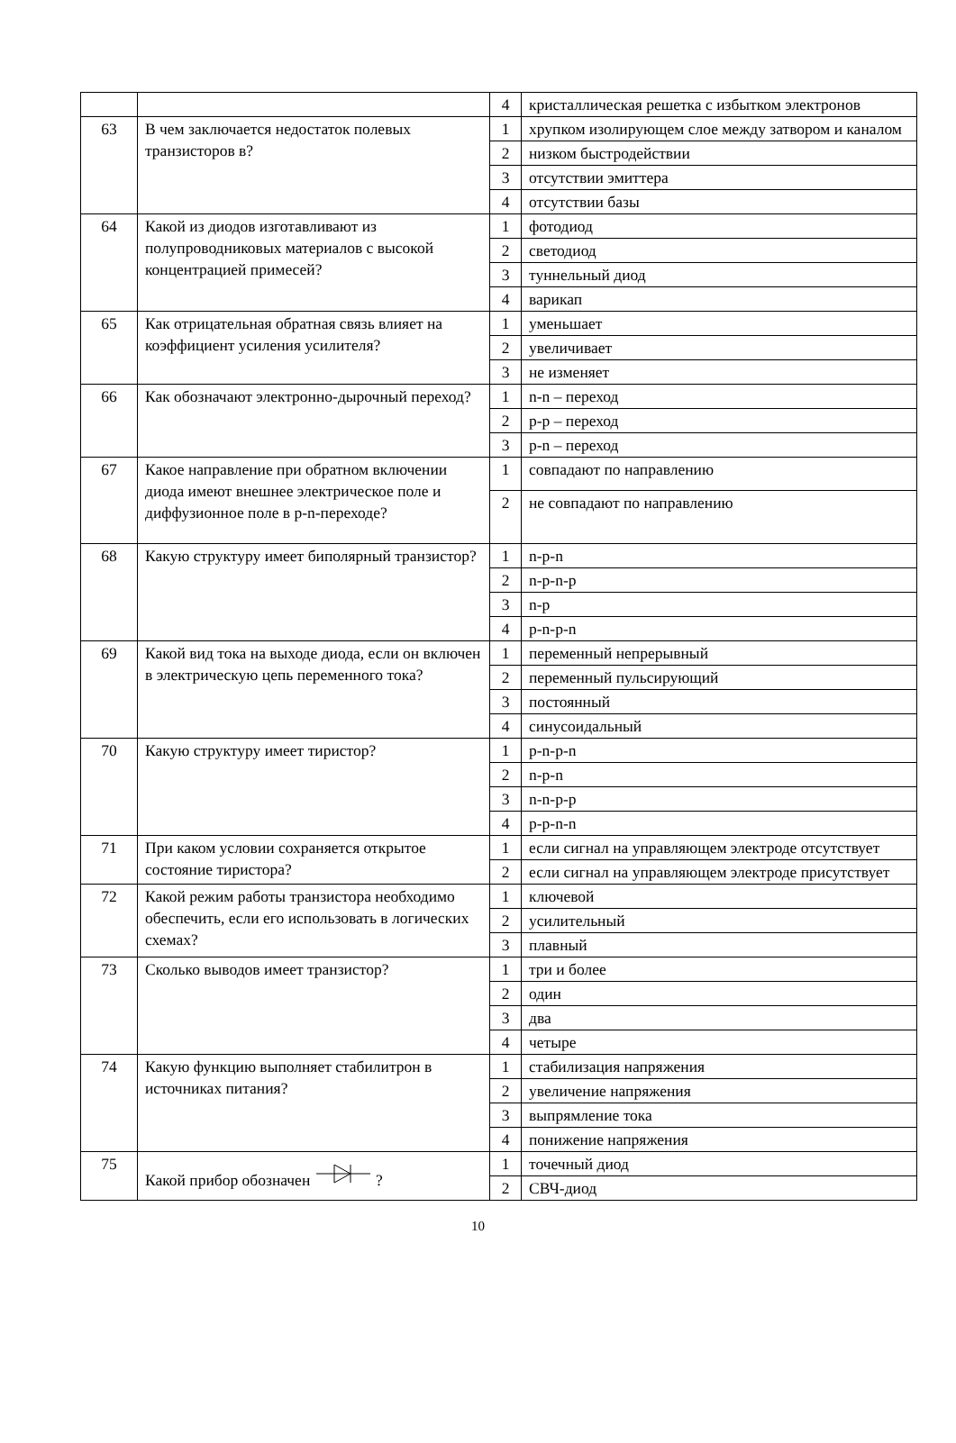| | | 4 | кристаллическая решетка с избытком электронов |
| 63 | В чем заключается недостаток полевых транзисторов в? | 1 | хрупком изолирующем слое между затвором и каналом |
| | | 2 | низком быстродействии |
| | | 3 | отсутствии эмиттера |
| | | 4 | отсутствии базы |
| 64 | Какой из диодов изготавливают из полупроводниковых материалов с высокой концентрацией примесей? | 1 | фотодиод |
| | | 2 | светодиод |
| | | 3 | туннельный диод |
| | | 4 | варикап |
| 65 | Как отрицательная обратная связь влияет на коэффициент усиления усилителя? | 1 | уменьшает |
| | | 2 | увеличивает |
| | | 3 | не изменяет |
| 66 | Как обозначают электронно-дырочный переход? | 1 | n-n – переход |
| | | 2 | p-p – переход |
| | | 3 | p-n – переход |
| 67 | Какое направление при обратном включении диода имеют внешнее электрическое поле и диффузионное поле в p-n-переходе? | 1 | совпадают по направлению |
| | | 2 | не совпадают по направлению |
| 68 | Какую структуру имеет биполярный транзистор? | 1 | n-p-n |
| | | 2 | n-p-n-p |
| | | 3 | n-p |
| | | 4 | p-n-p-n |
| 69 | Какой вид тока на выходе диода, если он включен в электрическую цепь переменного тока? | 1 | переменный непрерывный |
| | | 2 | переменный пульсирующий |
| | | 3 | постоянный |
| | | 4 | синусоидальный |
| 70 | Какую структуру имеет тиристор? | 1 | p-n-p-n |
| | | 2 | n-p-n |
| | | 3 | n-n-p-p |
| | | 4 | p-p-n-n |
| 71 | При каком условии сохраняется открытое состояние тиристора? | 1 | если сигнал на управляющем электроде отсутствует |
| | | 2 | если сигнал на управляющем электроде присутствует |
| 72 | Какой режим работы транзистора необходимо обеспечить, если его использовать в логических схемах? | 1 | ключевой |
| | | 2 | усилительный |
| | | 3 | плавный |
| 73 | Сколько выводов имеет транзистор? | 1 | три и более |
| | | 2 | один |
| | | 3 | два |
| | | 4 | четыре |
| 74 | Какую функцию выполняет стабилитрон в источниках питания? | 1 | стабилизация напряжения |
| | | 2 | увеличение напряжения |
| | | 3 | выпрямление тока |
| | | 4 | понижение напряжения |
| 75 | Какой прибор обозначен ? | 1 | точечный диод |
| | | 2 | СВЧ-диод |
10